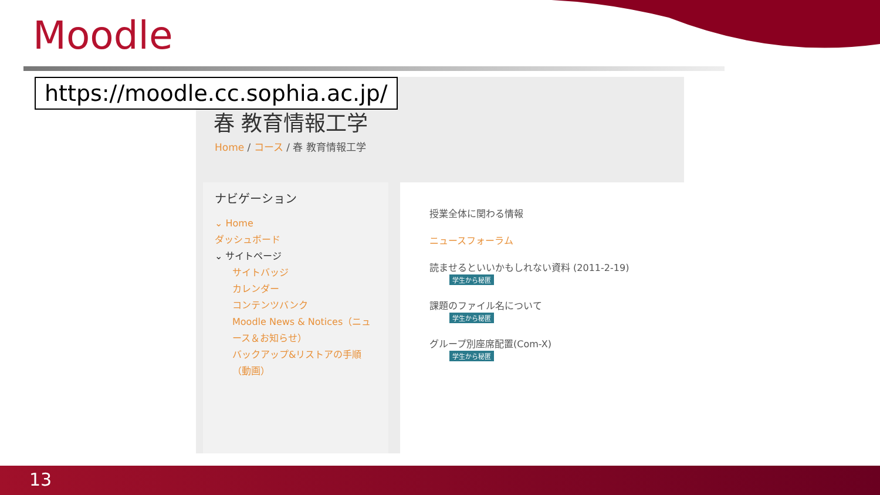Moodle
春 教育情報工学
Home / コース / 春 教育情報工学
ナビゲーション
⌄ Home
ダッシュボード
⌄ サイトページ
サイトバッジ
カレンダー
コンテンツバンク
Moodle News & Notices（ニュース＆お知らせ）
バックアップ&リストアの手順（動画）
授業全体に関わる情報
ニュースフォーラム
読ませるといいかもしれない資料 (2011-2-19)
学生から秘匿
課題のファイル名について
学生から秘匿
グループ別座席配置(Com-X)
学生から秘匿
https://moodle.cc.sophia.ac.jp/
13